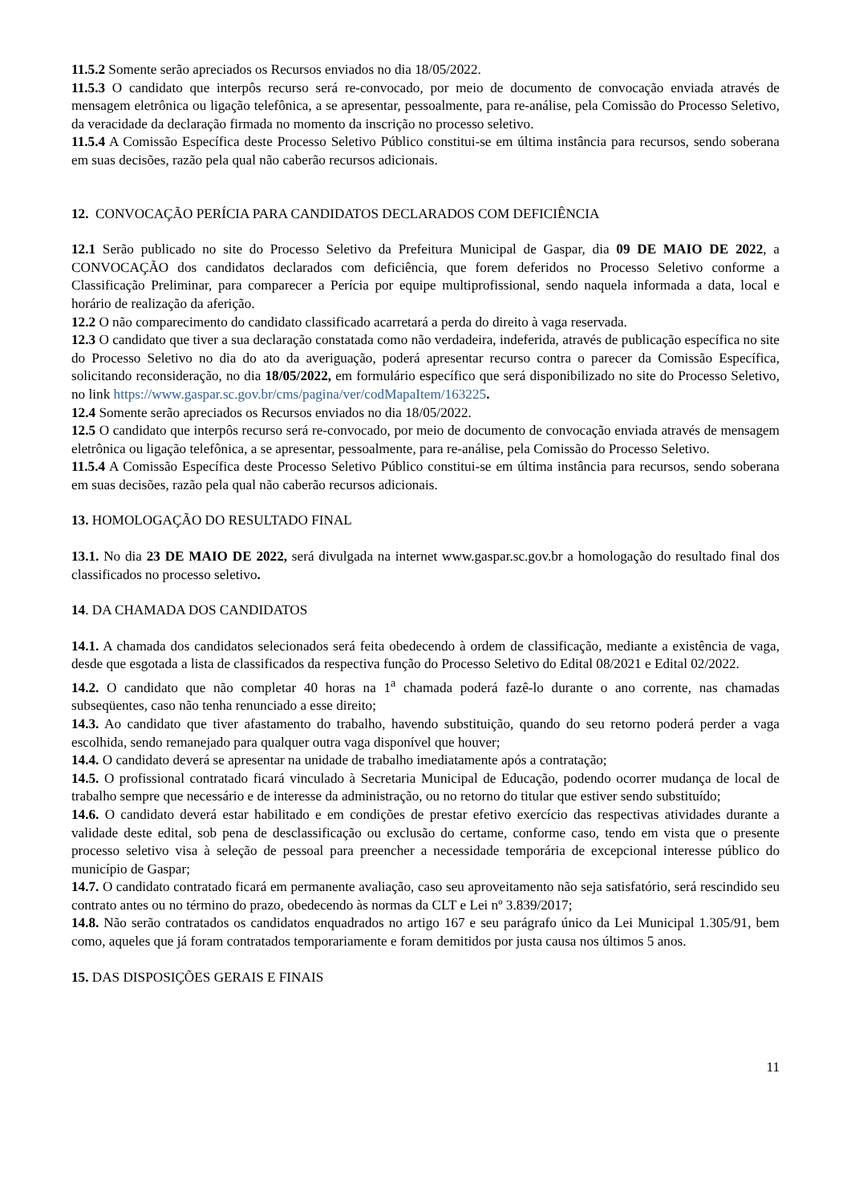11.5.2 Somente serão apreciados os Recursos enviados no dia 18/05/2022.
11.5.3 O candidato que interpôs recurso será re-convocado, por meio de documento de convocação enviada através de mensagem eletrônica ou ligação telefônica, a se apresentar, pessoalmente, para re-análise, pela Comissão do Processo Seletivo, da veracidade da declaração firmada no momento da inscrição no processo seletivo.
11.5.4 A Comissão Específica deste Processo Seletivo Público constitui-se em última instância para recursos, sendo soberana em suas decisões, razão pela qual não caberão recursos adicionais.
12. CONVOCAÇÃO PERÍCIA PARA CANDIDATOS DECLARADOS COM DEFICIÊNCIA
12.1 Serão publicado no site do Processo Seletivo da Prefeitura Municipal de Gaspar, dia 09 DE MAIO DE 2022, a CONVOCAÇÃO dos candidatos declarados com deficiência, que forem deferidos no Processo Seletivo conforme a Classificação Preliminar, para comparecer a Perícia por equipe multiprofissional, sendo naquela informada a data, local e horário de realização da aferição.
12.2 O não comparecimento do candidato classificado acarretará a perda do direito à vaga reservada.
12.3 O candidato que tiver a sua declaração constatada como não verdadeira, indeferida, através de publicação específica no site do Processo Seletivo no dia do ato da averiguação, poderá apresentar recurso contra o parecer da Comissão Específica, solicitando reconsideração, no dia 18/05/2022, em formulário específico que será disponibilizado no site do Processo Seletivo, no link https://www.gaspar.sc.gov.br/cms/pagina/ver/codMapaItem/163225.
12.4 Somente serão apreciados os Recursos enviados no dia 18/05/2022.
12.5 O candidato que interpôs recurso será re-convocado, por meio de documento de convocação enviada através de mensagem eletrônica ou ligação telefônica, a se apresentar, pessoalmente, para re-análise, pela Comissão do Processo Seletivo.
11.5.4 A Comissão Específica deste Processo Seletivo Público constitui-se em última instância para recursos, sendo soberana em suas decisões, razão pela qual não caberão recursos adicionais.
13. HOMOLOGAÇÃO DO RESULTADO FINAL
13.1. No dia 23 DE MAIO DE 2022, será divulgada na internet www.gaspar.sc.gov.br a homologação do resultado final dos classificados no processo seletivo.
14. DA CHAMADA DOS CANDIDATOS
14.1. A chamada dos candidatos selecionados será feita obedecendo à ordem de classificação, mediante a existência de vaga, desde que esgotada a lista de classificados da respectiva função do Processo Seletivo do Edital 08/2021 e Edital 02/2022.
14.2. O candidato que não completar 40 horas na 1<sup>a</sup> chamada poderá fazê-lo durante o ano corrente, nas chamadas subseqüentes, caso não tenha renunciado a esse direito;
14.3. Ao candidato que tiver afastamento do trabalho, havendo substituição, quando do seu retorno poderá perder a vaga escolhida, sendo remanejado para qualquer outra vaga disponível que houver;
14.4. O candidato deverá se apresentar na unidade de trabalho imediatamente após a contratação;
14.5. O profissional contratado ficará vinculado à Secretaria Municipal de Educação, podendo ocorrer mudança de local de trabalho sempre que necessário e de interesse da administração, ou no retorno do titular que estiver sendo substituído;
14.6. O candidato deverá estar habilitado e em condições de prestar efetivo exercício das respectivas atividades durante a validade deste edital, sob pena de desclassificação ou exclusão do certame, conforme caso, tendo em vista que o presente processo seletivo visa à seleção de pessoal para preencher a necessidade temporária de excepcional interesse público do município de Gaspar;
14.7. O candidato contratado ficará em permanente avaliação, caso seu aproveitamento não seja satisfatório, será rescindido seu contrato antes ou no término do prazo, obedecendo às normas da CLT e Lei nº 3.839/2017;
14.8. Não serão contratados os candidatos enquadrados no artigo 167 e seu parágrafo único da Lei Municipal 1.305/91, bem como, aqueles que já foram contratados temporariamente e foram demitidos por justa causa nos últimos 5 anos.
15. DAS DISPOSIÇÕES GERAIS E FINAIS
11